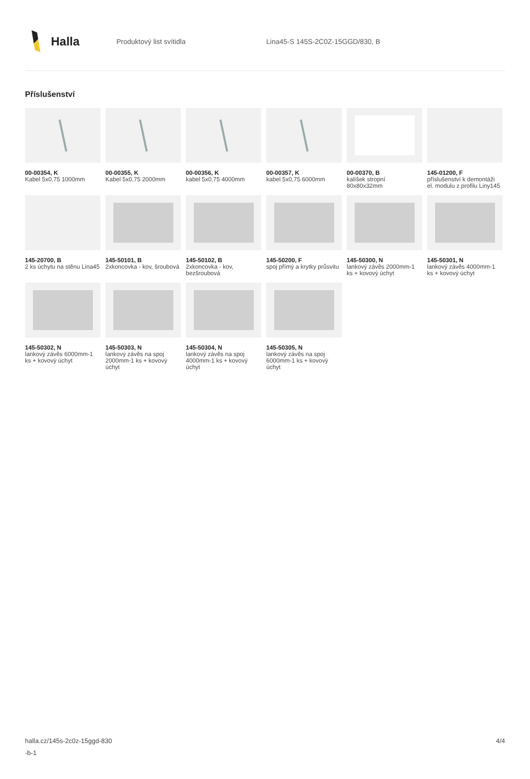Halla
Produktový list svítidla
Lina45-S 145S-2C0Z-15GGD/830, B
Příslušenství
00-00354, K
Kabel 5x0,75 1000mm
00-00355, K
Kabel 5x0,75 2000mm
00-00356, K
kabel 5x0,75 4000mm
00-00357, K
kabel 5x0,75 6000mm
00-00370, B
kalíšek stropní 80x80x32mm
145-01200, F
příslušenství k demontáži el. modulu z profilu Liny145
145-20700, B
2 ks úchytu na stěnu Lina45
145-50101, B
2xkoncovka - kov, šroubová
145-50102, B
2xkoncovka - kov, bezšroubová
145-50200, F
spoj přímý a krytky průsvitu
145-50300, N
lankový závěs 2000mm-1 ks + kovový úchyt
145-50301, N
lankový závěs 4000mm-1 ks + kovový úchyt
145-50302, N
lankový závěs 6000mm-1 ks + kovový úchyt
145-50303, N
lankový závěs na spoj 2000mm-1 ks + kovový úchyt
145-50304, N
lankový závěs na spoj 4000mm-1 ks + kovový úchyt
145-50305, N
lankový závěs na spoj 6000mm-1 ks + kovový úchyt
halla.cz/145s-2c0z-15ggd-830
-b-1
4/4